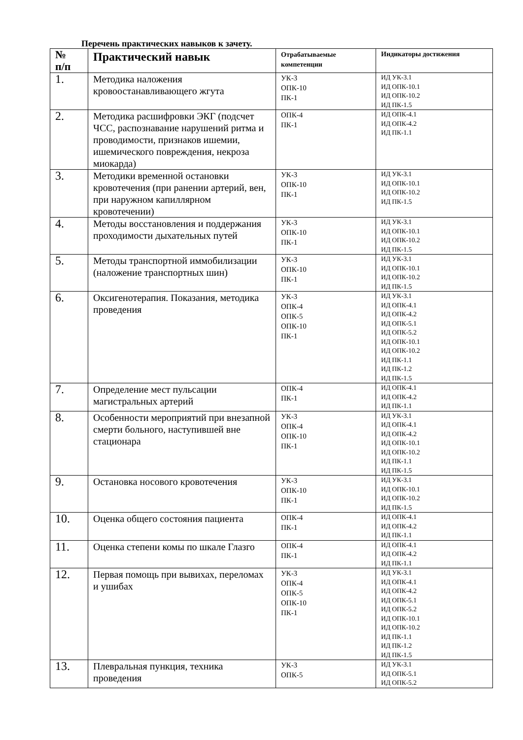Перечень практических навыков к зачету.
| № п/п | Практический навык | Отрабатываемые компетенции | Индикаторы достижения |
| --- | --- | --- | --- |
| 1. | Методика наложения кровоостанавливающего жгута | УК-3 ОПК-10 ПК-1 | ИД УК-3.1 ИД ОПК-10.1 ИД ОПК-10.2 ИД ПК-1.5 |
| 2. | Методика расшифровки ЭКГ (подсчет ЧСС, распознавание нарушений ритма и проводимости, признаков ишемии, ишемического повреждения, некроза миокарда) | ОПК-4 ПК-1 | ИД ОПК-4.1 ИД ОПК-4.2 ИД ПК-1.1 |
| 3. | Методики временной остановки кровотечения (при ранении артерий, вен, при наружном капиллярном кровотечении) | УК-3 ОПК-10 ПК-1 | ИД УК-3.1 ИД ОПК-10.1 ИД ОПК-10.2 ИД ПК-1.5 |
| 4. | Методы восстановления и поддержания проходимости дыхательных путей | УК-3 ОПК-10 ПК-1 | ИД УК-3.1 ИД ОПК-10.1 ИД ОПК-10.2 ИД ПК-1.5 |
| 5. | Методы транспортной иммобилизации (наложение транспортных шин) | УК-3 ОПК-10 ПК-1 | ИД УК-3.1 ИД ОПК-10.1 ИД ОПК-10.2 ИД ПК-1.5 |
| 6. | Оксигенотерапия. Показания, методика проведения | УК-3 ОПК-4 ОПК-5 ОПК-10 ПК-1 | ИД УК-3.1 ИД ОПК-4.1 ИД ОПК-4.2 ИД ОПК-5.1 ИД ОПК-5.2 ИД ОПК-10.1 ИД ОПК-10.2 ИД ПК-1.1 ИД ПК-1.2 ИД ПК-1.5 |
| 7. | Определение мест пульсации магистральных артерий | ОПК-4 ПК-1 | ИД ОПК-4.1 ИД ОПК-4.2 ИД ПК-1.1 |
| 8. | Особенности мероприятий при внезапной смерти больного, наступившей вне стационара | УК-3 ОПК-4 ОПК-10 ПК-1 | ИД УК-3.1 ИД ОПК-4.1 ИД ОПК-4.2 ИД ОПК-10.1 ИД ОПК-10.2 ИД ПК-1.1 ИД ПК-1.5 |
| 9. | Остановка носового кровотечения | УК-3 ОПК-10 ПК-1 | ИД УК-3.1 ИД ОПК-10.1 ИД ОПК-10.2 ИД ПК-1.5 |
| 10. | Оценка общего состояния пациента | ОПК-4 ПК-1 | ИД ОПК-4.1 ИД ОПК-4.2 ИД ПК-1.1 |
| 11. | Оценка степени комы по шкале Глазго | ОПК-4 ПК-1 | ИД ОПК-4.1 ИД ОПК-4.2 ИД ПК-1.1 |
| 12. | Первая помощь при вывихах, переломах и ушибах | УК-3 ОПК-4 ОПК-5 ОПК-10 ПК-1 | ИД УК-3.1 ИД ОПК-4.1 ИД ОПК-4.2 ИД ОПК-5.1 ИД ОПК-5.2 ИД ОПК-10.1 ИД ОПК-10.2 ИД ПК-1.1 ИД ПК-1.2 ИД ПК-1.5 |
| 13. | Плевральная пункция, техника проведения | УК-3 ОПК-5 | ИД УК-3.1 ИД ОПК-5.1 ИД ОПК-5.2 |